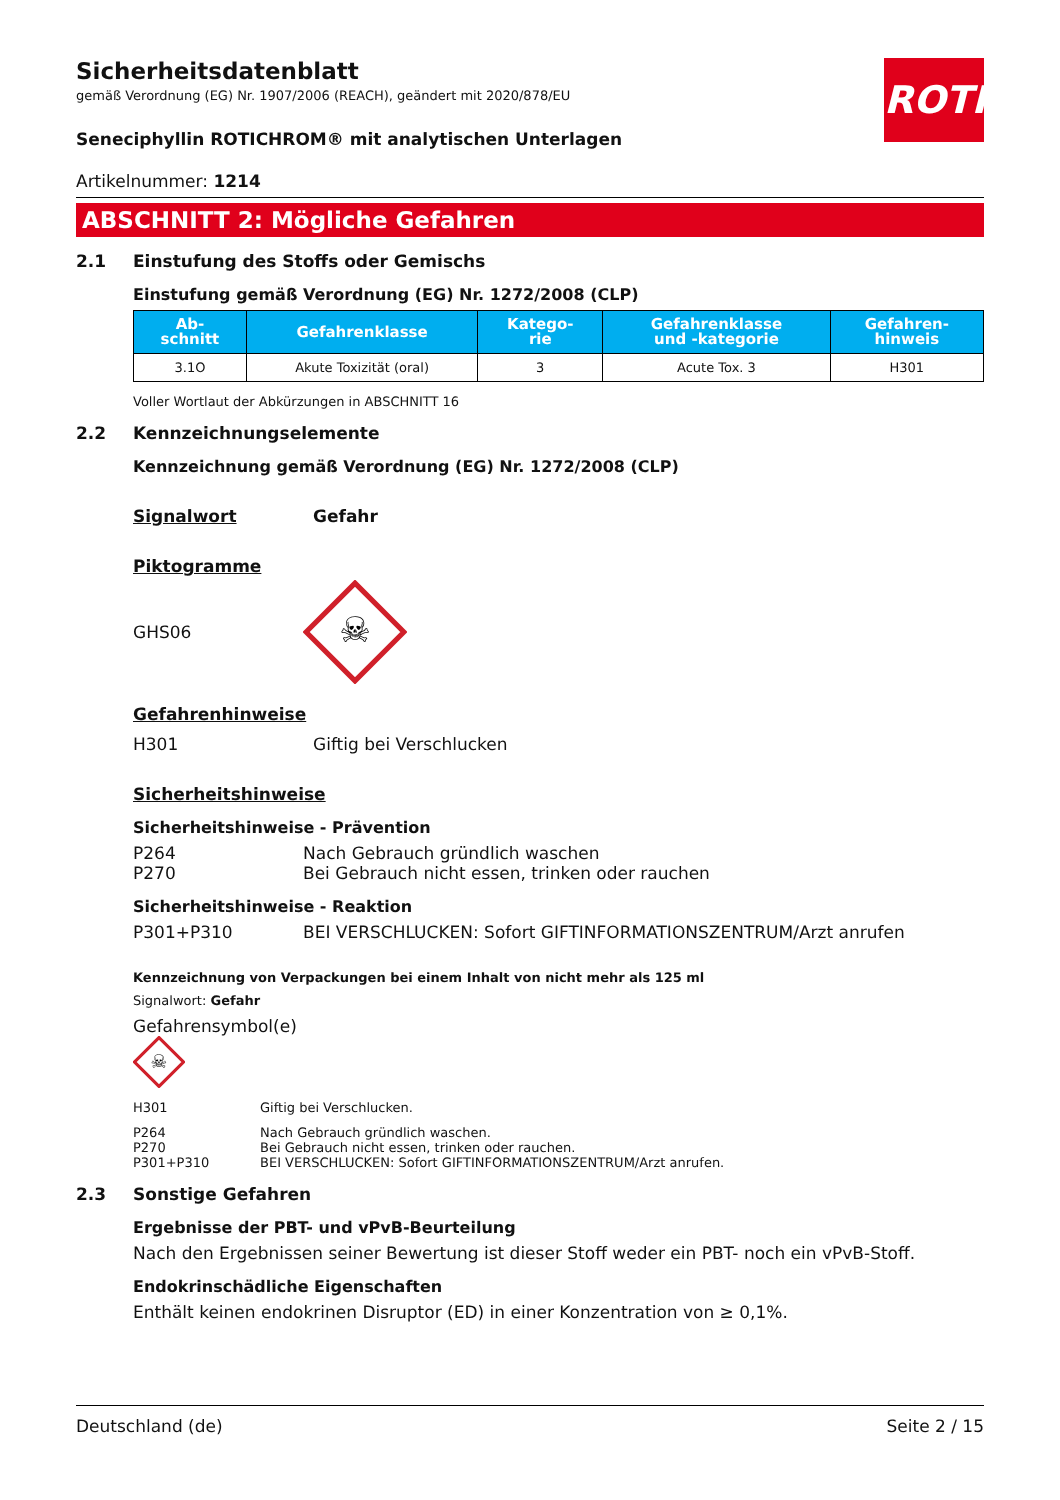ROTH
Sicherheitsdatenblatt
gemäß Verordnung (EG) Nr. 1907/2006 (REACH), geändert mit 2020/878/EU
Seneciphyllin ROTICHROM® mit analytischen Unterlagen
Artikelnummer: 1214
ABSCHNITT 2: Mögliche Gefahren
2.1 Einstufung des Stoffs oder Gemischs
Einstufung gemäß Verordnung (EG) Nr. 1272/2008 (CLP)
| Ab- schnitt | Gefahrenklasse | Katego- rie | Gefahrenklasse und -kategorie | Gefahren- hinweis |
| --- | --- | --- | --- | --- |
| 3.1O | Akute Toxizität (oral) | 3 | Acute Tox. 3 | H301 |
Voller Wortlaut der Abkürzungen in ABSCHNITT 16
2.2 Kennzeichnungselemente
Kennzeichnung gemäß Verordnung (EG) Nr. 1272/2008 (CLP)
Signalwort Gefahr
Piktogramme
GHS06
☠
Gefahrenhinweise
H301
Giftig bei Verschlucken
Sicherheitshinweise
Sicherheitshinweise - Prävention
P264
Nach Gebrauch gründlich waschen
P270
Bei Gebrauch nicht essen, trinken oder rauchen
Sicherheitshinweise - Reaktion
P301+P310
BEI VERSCHLUCKEN: Sofort GIFTINFORMATIONSZENTRUM/Arzt anrufen
Kennzeichnung von Verpackungen bei einem Inhalt von nicht mehr als 125 ml
Signalwort: Gefahr
Gefahrensymbol(e)
☠
H301
Giftig bei Verschlucken.
P264
Nach Gebrauch gründlich waschen.
P270
Bei Gebrauch nicht essen, trinken oder rauchen.
P301+P310
BEI VERSCHLUCKEN: Sofort GIFTINFORMATIONSZENTRUM/Arzt anrufen.
2.3 Sonstige Gefahren
Ergebnisse der PBT- und vPvB-Beurteilung
Nach den Ergebnissen seiner Bewertung ist dieser Stoff weder ein PBT- noch ein vPvB-Stoff.
Endokrinschädliche Eigenschaften
Enthält keinen endokrinen Disruptor (ED) in einer Konzentration von ≥ 0,1%.
Deutschland (de) Seite 2 / 15